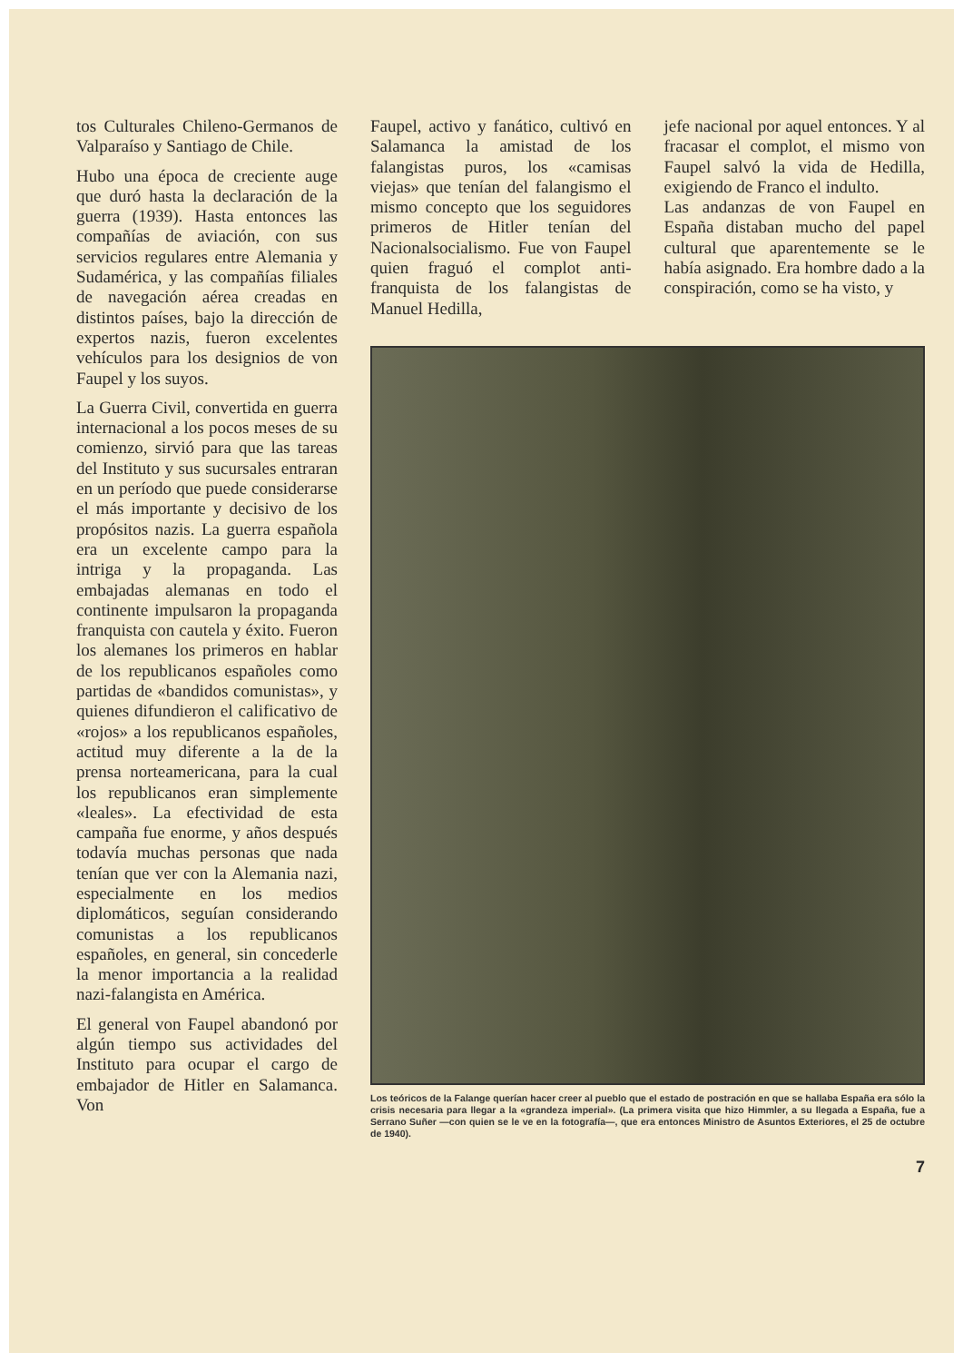tos Culturales Chileno-Germanos de Valparaíso y Santiago de Chile.
Hubo una época de creciente auge que duró hasta la declaración de la guerra (1939). Hasta entonces las compañías de aviación, con sus servicios regulares entre Alemania y Sudamérica, y las compañías filiales de navegación aérea creadas en distintos países, bajo la dirección de expertos nazis, fueron excelentes vehículos para los designios de von Faupel y los suyos.
La Guerra Civil, convertida en guerra internacional a los pocos meses de su comienzo, sirvió para que las tareas del Instituto y sus sucursales entraran en un período que puede considerarse el más importante y decisivo de los propósitos nazis. La guerra española era un excelente campo para la intriga y la propaganda. Las embajadas alemanas en todo el continente impulsaron la propaganda franquista con cautela y éxito. Fueron los alemanes los primeros en hablar de los republicanos españoles como partidas de «bandidos comunistas», y quienes difundieron el calificativo de «rojos» a los republicanos españoles, actitud muy diferente a la de la prensa norteamericana, para la cual los republicanos eran simplemente «leales». La efectividad de esta campaña fue enorme, y años después todavía muchas personas que nada tenían que ver con la Alemania nazi, especialmente en los medios diplomáticos, seguían considerando comunistas a los republicanos españoles, en general, sin concederle la menor importancia a la realidad nazi-falangista en América.
El general von Faupel abandonó por algún tiempo sus actividades del Instituto para ocupar el cargo de embajador de Hitler en Salamanca. Von
Faupel, activo y fanático, cultivó en Salamanca la amistad de los falangistas puros, los «camisas viejas» que tenían del falangismo el mismo concepto que los seguidores primeros de Hitler tenían del Nacionalsocialismo. Fue von Faupel quien fraguó el complot anti-franquista de los falangistas de Manuel Hedilla,
jefe nacional por aquel entonces. Y al fracasar el complot, el mismo von Faupel salvó la vida de Hedilla, exigiendo de Franco el indulto.
Las andanzas de von Faupel en España distaban mucho del papel cultural que aparentemente se le había asignado. Era hombre dado a la conspiración, como se ha visto, y
Los teóricos de la Falange querían hacer creer al pueblo que el estado de postración en que se hallaba España era sólo la crisis necesaria para llegar a la «grandeza imperial». (La primera visita que hizo Himmler, a su llegada a España, fue a Serrano Suñer —con quien se le ve en la fotografía—, que era entonces Ministro de Asuntos Exteriores, el 25 de octubre de 1940).
7